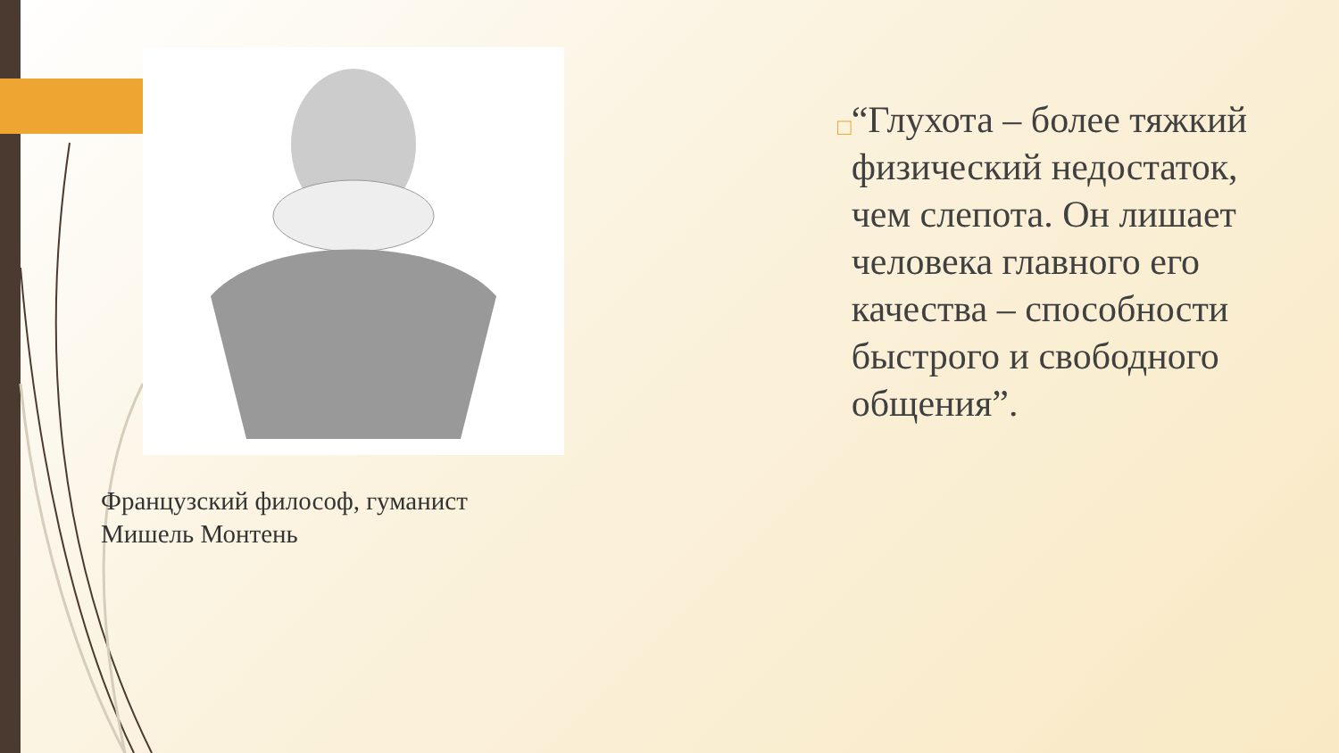Французский философ, гуманист Мишель Монтень
□
“Глухота – более тяжкий физический недостаток, чем слепота. Он лишает человека главного его качества – способности быстрого и свободного общения”.